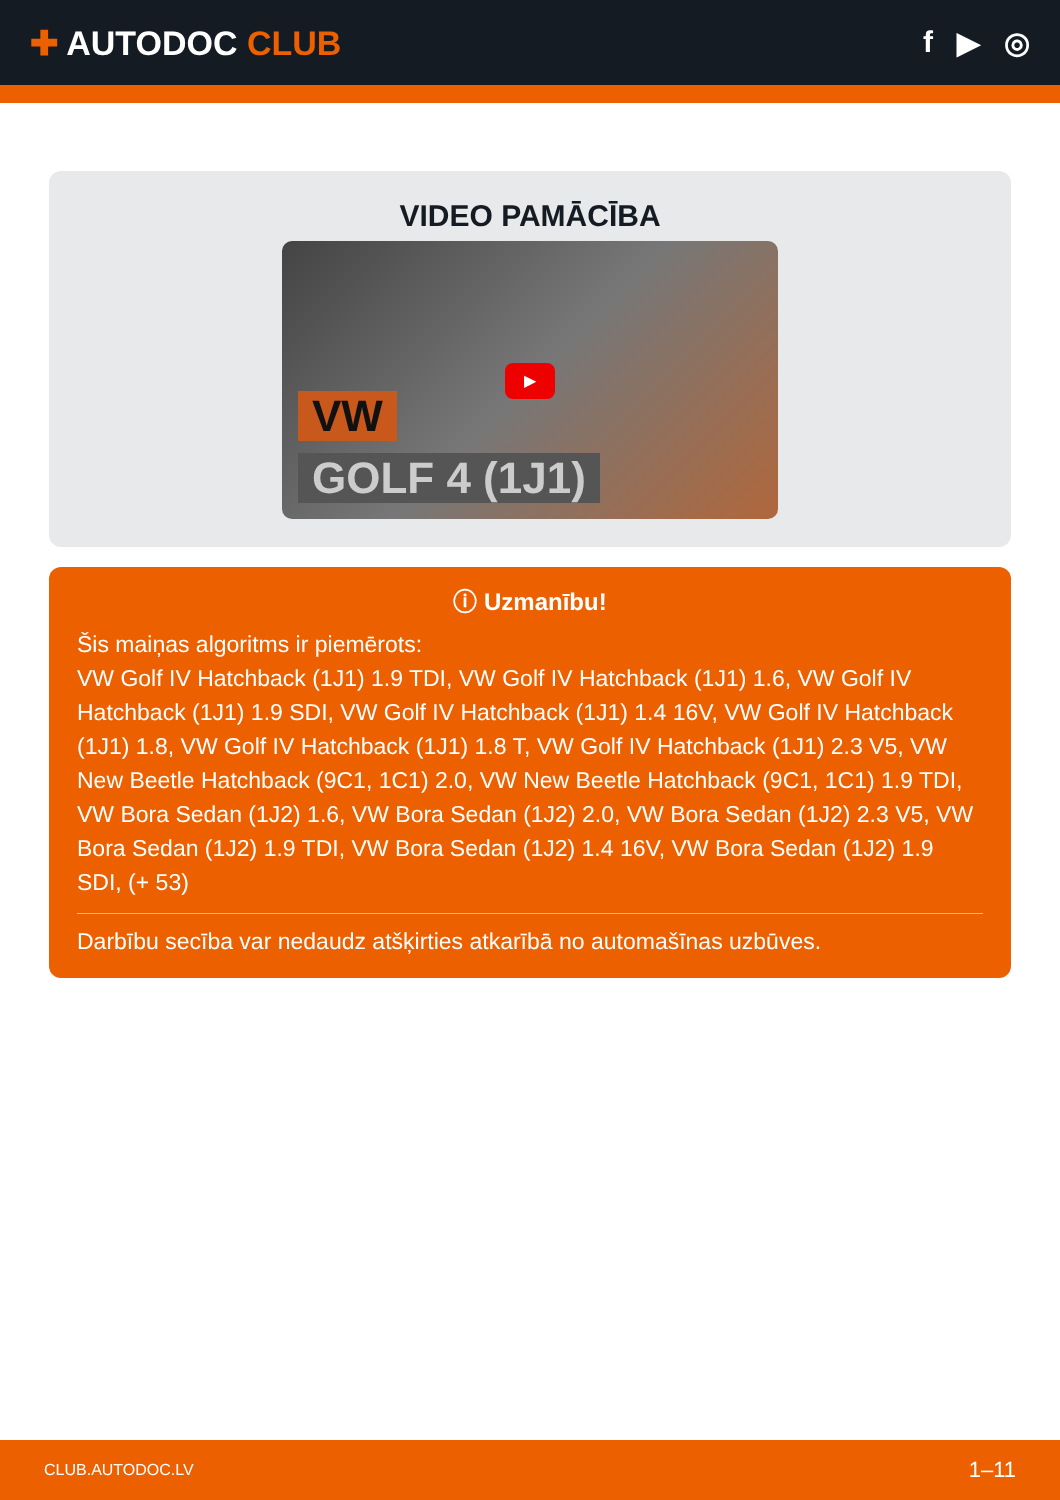✚ AUTODOC CLUB f ▶ ◎
VIDEO PAMĀCĪBA
▶
VW
GOLF 4 (1J1)
ⓘ Uzmanību!
Šis maiņas algoritms ir piemērots:
VW Golf IV Hatchback (1J1) 1.9 TDI, VW Golf IV Hatchback (1J1) 1.6, VW Golf IV Hatchback (1J1) 1.9 SDI, VW Golf IV Hatchback (1J1) 1.4 16V, VW Golf IV Hatchback (1J1) 1.8, VW Golf IV Hatchback (1J1) 1.8 T, VW Golf IV Hatchback (1J1) 2.3 V5, VW New Beetle Hatchback (9C1, 1C1) 2.0, VW New Beetle Hatchback (9C1, 1C1) 1.9 TDI, VW Bora Sedan (1J2) 1.6, VW Bora Sedan (1J2) 2.0, VW Bora Sedan (1J2) 2.3 V5, VW Bora Sedan (1J2) 1.9 TDI, VW Bora Sedan (1J2) 1.4 16V, VW Bora Sedan (1J2) 1.9 SDI, (+ 53)
Darbību secība var nedaudz atšķirties atkarībā no automašīnas uzbūves.
CLUB.AUTODOC.LV 1–11